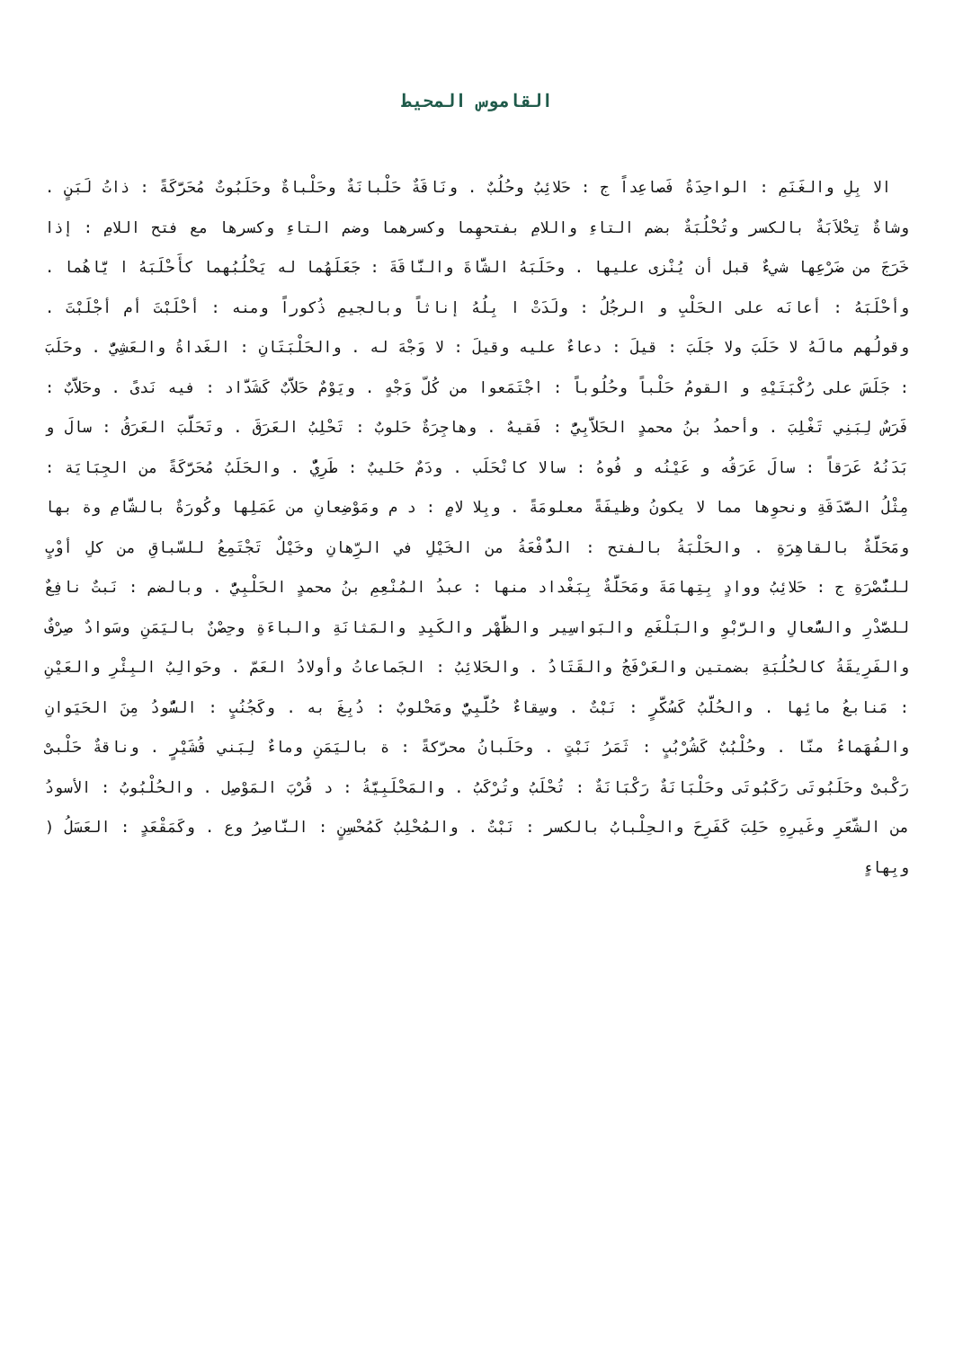القاموس المحيط
الا بِلِ والغَنَمِ : الواحِدَةُ فَصاعِداً ج : حَلائِبُ وحُلُبٌ . ونَاقَةٌ حَلْبانَةٌ وحَلْباةٌ وحَلَبُوتٌ مُحَرَّكَةً : ذاتُ لَبَنٍ . وشاةٌ تِحْلاَبَةٌ بالكسر وتُحْلُبَةٌ بضم التاءِ واللامِ بفتحهِما وكسرهما وضم التاءِ وكسرها مع فتح اللامِ : إذا خَرَجَ من ضَرْعِها شيءٌ قبل أن يُنْزى عليها . وحَلَبَهُ الشَّاةَ والنَّاقَةَ : جَعَلَهُما له يَحْلُبُهما كأَحْلَبَهُ ا يَّاهُما . وأحْلَبَهُ : أعانَه على الحَلْبِ و الرجُلُ : ولَدَتْ ا بِلُهُ إناثاً وبالجيمِ ذُكوراً ومنه : أحْلَبْتَ أم أجْلَبْتَ . وقولُهم مالَهُ لا حَلَبَ ولا جَلَبَ : قيلَ : دعاءٌ عليه وقيلَ : لا وَجْهَ له . والحَلْبَتَانِ : الغَداةُ والعَشِيُّ . وحَلَبَ : جَلَسَ على رُكْبَتَيْهِ و القومُ حَلْباً وحُلُوباً : اجْتَمَعوا من كُلّ وَجْهٍ . ويَوْمٌ حَلاَّبٌ كَشَدَّاد : فيه نَدىً . وحَلاَّبٌ : فَرَسٌ لِبَنِي تَغْلِبَ . وأحمدُ بنُ محمدٍ الحَلاَّبِيُّ : فَقيهٌ . وهاجِرَةٌ حَلوبٌ : تَحْلِبُ العَرَقَ . وتَحَلَّبَ العَرَقُ : سالَ و بَدَنُهُ عَرَقاً : سالَ عَرَقُه و عَيْنُه و فُوهُ : سالا كانْحَلَب . ودَمٌ حَليبٌ : طَرِيٌّ . والحَلَبُ مُحَرَّكَةً من الجِبَايَة : مِثْلُ الصَّدَقَةِ ونحوِها مما لا يكونُ وظيفَةً معلومَةً . وبِلا لامٍ : د م ومَوْضِعانِ من عَمَلِها وكُورَةٌ بالشَّامِ وة بها ومَحَلَّةٌ بالقاهِرَةِ . والحَلْبَةُ بالفتح : الدُّفْعَةُ من الخَيْلِ في الرِّهانِ وخَيْلٌ تَجْتَمِعُ للسّباقِ من كلِ أوْبٍ للنُّصْرَةِ ج : حَلائِبُ ووادٍ بِتِهامَةَ ومَحَلَّةٌ بِبَغْداد منها : عبدُ المُنْعِمِ بنُ محمدٍ الحَلْبِيُّ . وبالضم : نَبتٌ نافِعٌ للصَّدْرِ والسُّعالِ والرَّبْوِ والبَلْغَمِ والبَواسِير والظَّهْر والكَبِدِ والمَثانَةِ والباءَةِ وحِصْنٌ باليَمَنِ وسَوادٌ صِرْفٌ والفَرِيقَةُ كالحُلُبَةِ بضمتين والعَرْفَجُ والقَتَادُ . والحَلائِبُ : الجَماعاتُ وأولادُ العَمّ . وحَوالِبُ البِئْرِ والعَيْنِ : مَنابعُ مائِها . والحُلَّبُ كَسُكَّرٍ : نَبْتٌ . وسِقاءٌ حُلَّبِيٌّ ومَحْلوبٌ : دُبِغَ به . وكَجُنُبٍ : السُّودُ مِنَ الحَيَوانِ والفُهَماءُ منّا . وحُلْبُبٌ كَشُرْبُبٍ : ثَمَرُ نَبْتٍ . وحَلَبانُ محرّكةً : ة باليَمَنِ وماءٌ لِبَني قُشَيْرٍ . وناقةٌ حَلْبىْ رَكْبىْ وحَلَبُوتَى رَكَبُوتَى وحَلْبَانَةٌ رَكْبَانَةٌ : تُحْلَبُ وتُرْكَبُ . والمَحْلَبِيَّةُ : د قُرْبَ المَوْصِل . والحُلْبُوبُ : الأسودُ من الشَّعَرِ وغَيرِهِ حَلِبَ كَفَرِحَ والحِلْبابُ بالكسر : نَبْتٌ . والمُحْلِبُ كَمُحْسِنٍ : النَّاصِرُ وع . وكَمَقْعَدٍ : العَسَلُ ( وبِهاءٍ